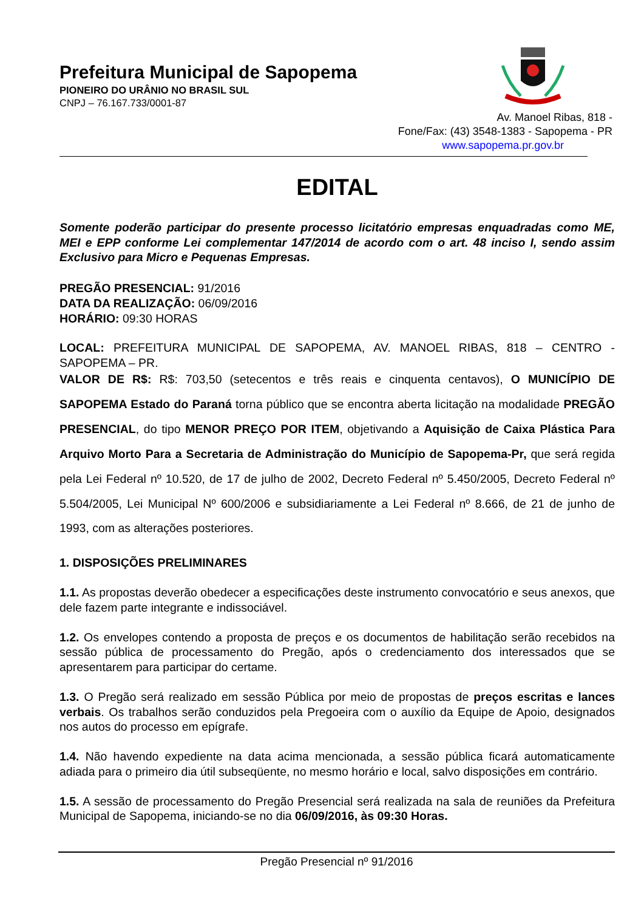Prefeitura Municipal de Sapopema
PIONEIRO DO URÂNIO NO BRASIL SUL
CNPJ – 76.167.733/0001-87
Av. Manoel Ribas, 818 -
Fone/Fax: (43) 3548-1383 - Sapopema - PR
www.sapopema.pr.gov.br
EDITAL
Somente poderão participar do presente processo licitatório empresas enquadradas como ME, MEI e EPP conforme Lei complementar 147/2014 de acordo com o art. 48 inciso I, sendo assim Exclusivo para Micro e Pequenas Empresas.
PREGÃO PRESENCIAL: 91/2016
DATA DA REALIZAÇÃO: 06/09/2016
HORÁRIO: 09:30 HORAS
LOCAL: PREFEITURA MUNICIPAL DE SAPOPEMA, AV. MANOEL RIBAS, 818 – CENTRO - SAPOPEMA – PR.
VALOR DE R$: R$: 703,50 (setecentos e três reais e cinquenta centavos), O MUNICÍPIO DE SAPOPEMA Estado do Paraná torna público que se encontra aberta licitação na modalidade PREGÃO PRESENCIAL, do tipo MENOR PREÇO POR ITEM, objetivando a Aquisição de Caixa Plástica Para Arquivo Morto Para a Secretaria de Administração do Município de Sapopema-Pr, que será regida pela Lei Federal nº 10.520, de 17 de julho de 2002, Decreto Federal nº 5.450/2005, Decreto Federal nº 5.504/2005, Lei Municipal Nº 600/2006 e subsidiariamente a Lei Federal nº 8.666, de 21 de junho de 1993, com as alterações posteriores.
1. DISPOSIÇÕES PRELIMINARES
1.1. As propostas deverão obedecer a especificações deste instrumento convocatório e seus anexos, que dele fazem parte integrante e indissociável.
1.2. Os envelopes contendo a proposta de preços e os documentos de habilitação serão recebidos na sessão pública de processamento do Pregão, após o credenciamento dos interessados que se apresentarem para participar do certame.
1.3. O Pregão será realizado em sessão Pública por meio de propostas de preços escritas e lances verbais. Os trabalhos serão conduzidos pela Pregoeira com o auxílio da Equipe de Apoio, designados nos autos do processo em epígrafe.
1.4. Não havendo expediente na data acima mencionada, a sessão pública ficará automaticamente adiada para o primeiro dia útil subseqüente, no mesmo horário e local, salvo disposições em contrário.
1.5. A sessão de processamento do Pregão Presencial será realizada na sala de reuniões da Prefeitura Municipal de Sapopema, iniciando-se no dia 06/09/2016, às 09:30 Horas.
Pregão Presencial nº 91/2016